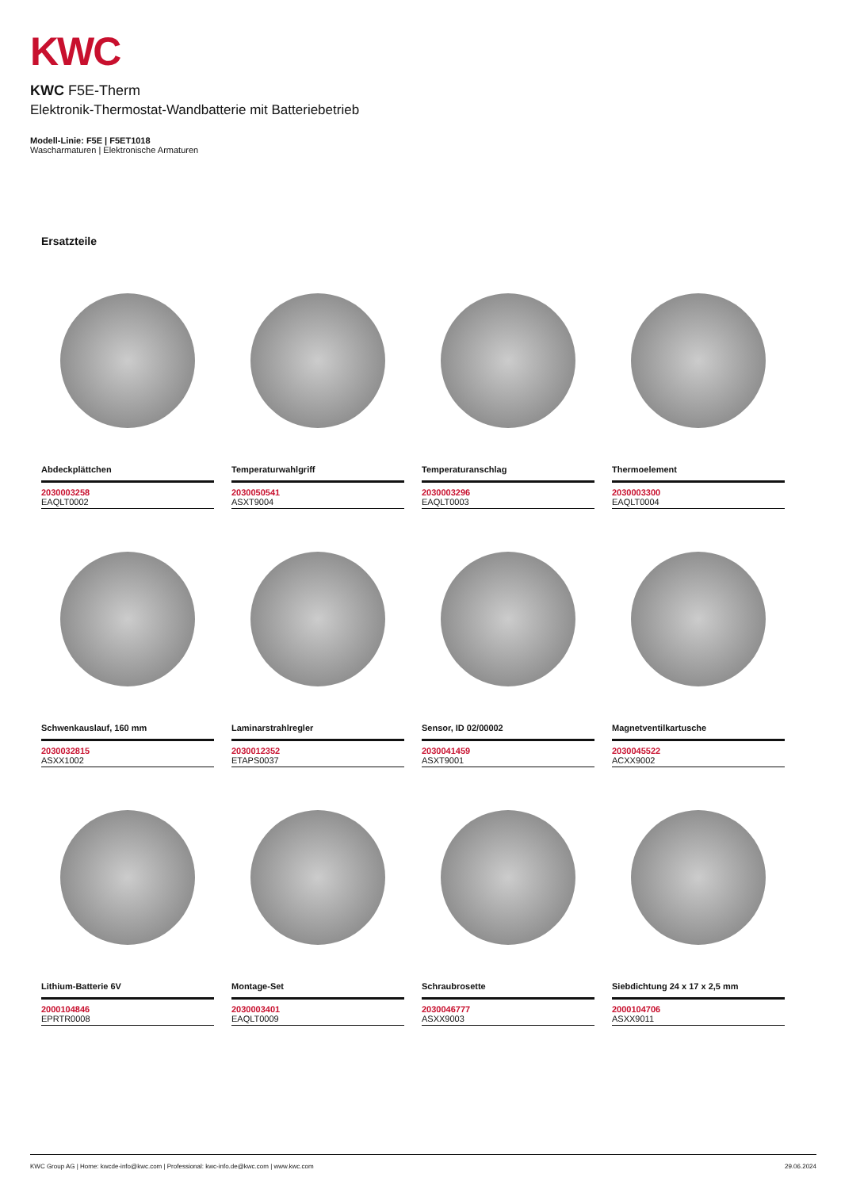KWC
KWC F5E-Therm
Elektronik-Thermostat-Wandbatterie mit Batteriebetrieb
Modell-Linie: F5E | F5ET1018
Wascharmaturen | Elektronische Armaturen
Ersatzteile
Abdeckplättchen
2030003258
EAQLT0002
Temperaturwahlgriff
2030050541
ASXT9004
Temperaturanschlag
2030003296
EAQLT0003
Thermoelement
2030003300
EAQLT0004
Schwenkauslauf, 160 mm
2030032815
ASXX1002
Laminarstrahlregler
2030012352
ETAPS0037
Sensor, ID 02/00002
2030041459
ASXT9001
Magnetventilkartusche
2030045522
ACXX9002
Lithium-Batterie 6V
2000104846
EPRTR0008
Montage-Set
2030003401
EAQLT0009
Schraubrosette
2030046777
ASXX9003
Siebdichtung 24 x 17 x 2,5 mm
2000104706
ASXX9011
KWC Group AG | Home: kwcde-info@kwc.com | Professional: kwc-info.de@kwc.com | www.kwc.com 29.06.2024